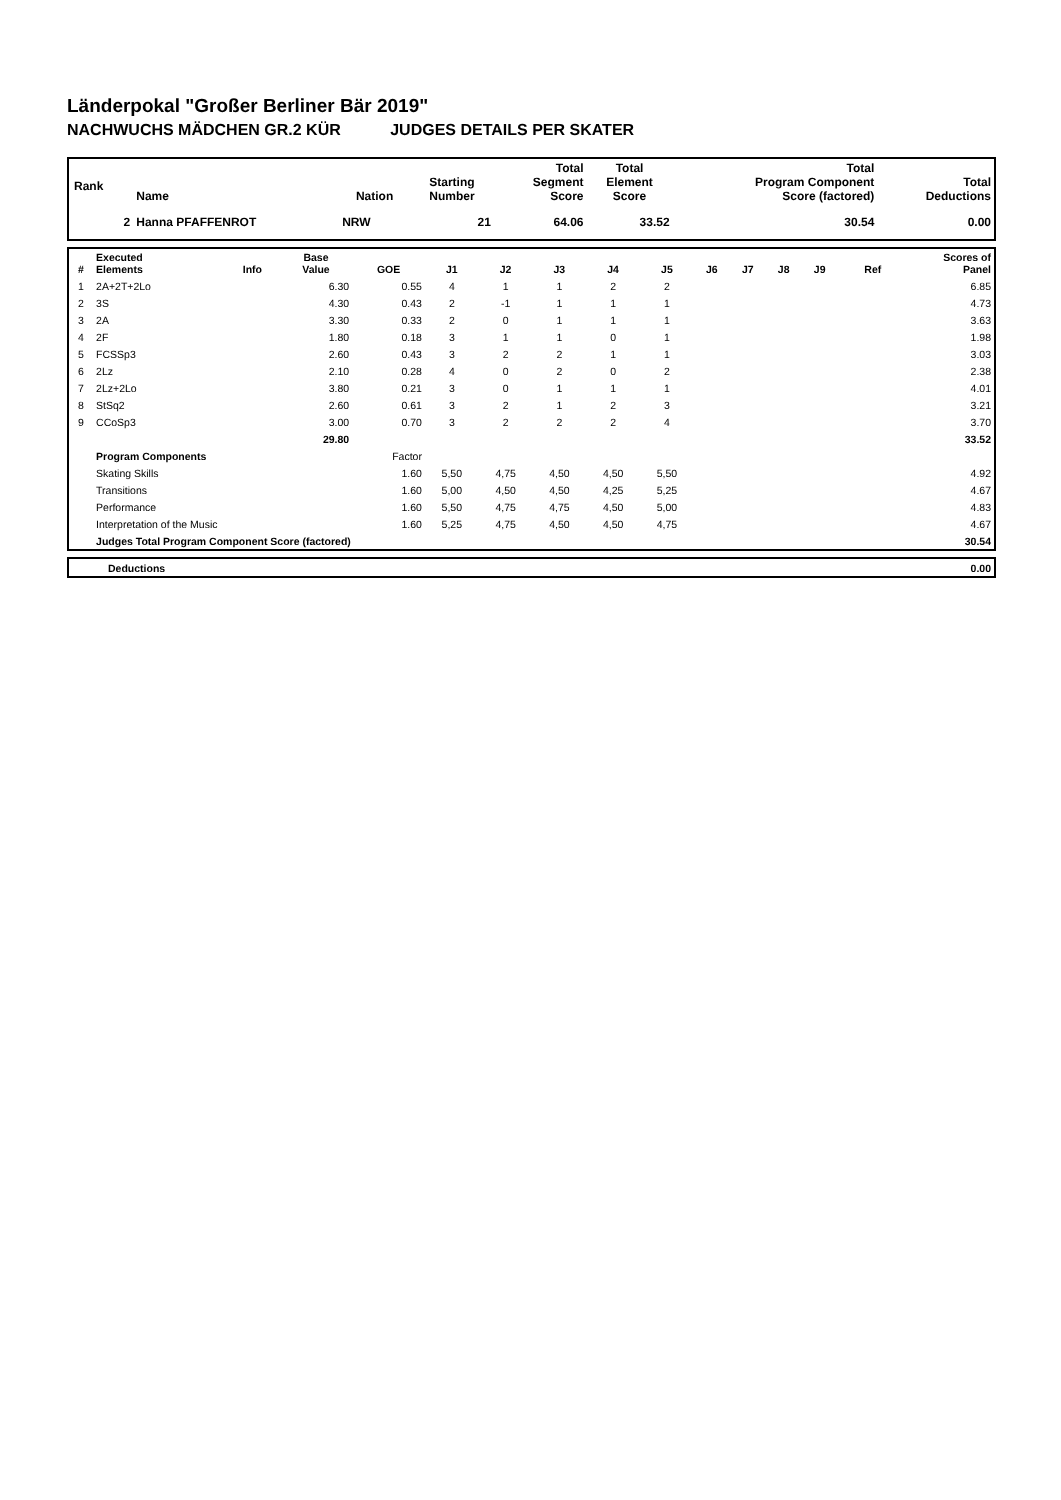Länderpokal "Großer Berliner Bär 2019"
NACHWUCHS MÄDCHEN GR.2 KÜR JUDGES DETAILS PER SKATER
| Rank | Name | Nation | Starting Number | Total Segment Score | Total Element Score | Total Program Component Score (factored) | Total Deductions |
| --- | --- | --- | --- | --- | --- | --- | --- |
| 2 | Hanna PFAFFENROT | NRW | 21 | 64.06 | 33.52 | 30.54 | 0.00 |
| # | Executed Elements | Info | Base Value | GOE | J1 | J2 | J3 | J4 | J5 | J6 | J7 | J8 | J9 | Ref | Scores of Panel |
| --- | --- | --- | --- | --- | --- | --- | --- | --- | --- | --- | --- | --- | --- | --- | --- |
| 1 | 2A+2T+2Lo | | 6.30 | 0.55 | 4 | 1 | 1 | 2 | 2 | | | | | | 6.85 |
| 2 | 3S | | 4.30 | 0.43 | 2 | -1 | 1 | 1 | 1 | | | | | | 4.73 |
| 3 | 2A | | 3.30 | 0.33 | 2 | 0 | 1 | 1 | 1 | | | | | | 3.63 |
| 4 | 2F | | 1.80 | 0.18 | 3 | 1 | 1 | 0 | 1 | | | | | | 1.98 |
| 5 | FCSSp3 | | 2.60 | 0.43 | 3 | 2 | 2 | 1 | 1 | | | | | | 3.03 |
| 6 | 2Lz | | 2.10 | 0.28 | 4 | 0 | 2 | 0 | 2 | | | | | | 2.38 |
| 7 | 2Lz+2Lo | | 3.80 | 0.21 | 3 | 0 | 1 | 1 | 1 | | | | | | 4.01 |
| 8 | StSq2 | | 2.60 | 0.61 | 3 | 2 | 1 | 2 | 3 | | | | | | 3.21 |
| 9 | CCoSp3 | | 3.00 | 0.70 | 3 | 2 | 2 | 2 | 4 | | | | | | 3.70 |
| | | | 29.80 | | | | | | | | | | | | 33.52 |
| | Program Components | | | Factor | | | | | | | | | | | |
| | Skating Skills | | | 1.60 | 5,50 | 4,75 | 4,50 | 4,50 | 5,50 | | | | | | 4.92 |
| | Transitions | | | 1.60 | 5,00 | 4,50 | 4,50 | 4,25 | 5,25 | | | | | | 4.67 |
| | Performance | | | 1.60 | 5,50 | 4,75 | 4,75 | 4,50 | 5,00 | | | | | | 4.83 |
| | Interpretation of the Music | | | 1.60 | 5,25 | 4,75 | 4,50 | 4,50 | 4,75 | | | | | | 4.67 |
| | Judges Total Program Component Score (factored) | | | | | | | | | | | | | | 30.54 |
| | Deductions | 0.00 |